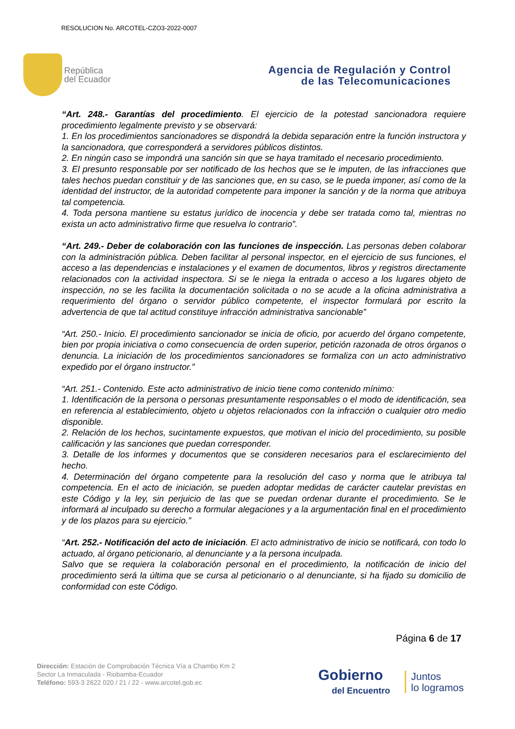RESOLUCION No. ARCOTEL-CZO3-2022-0007
República
del Ecuador
Agencia de Regulación y Control
de las Telecomunicaciones
“Art. 248.- Garantías del procedimiento. El ejercicio de la potestad sancionadora requiere procedimiento legalmente previsto y se observará:
1. En los procedimientos sancionadores se dispondrá la debida separación entre la función instructora y la sancionadora, que corresponderá a servidores públicos distintos.
2. En ningún caso se impondrá una sanción sin que se haya tramitado el necesario procedimiento.
3. El presunto responsable por ser notificado de los hechos que se le imputen, de las infracciones que tales hechos puedan constituir y de las sanciones que, en su caso, se le pueda imponer, así como de la identidad del instructor, de la autoridad competente para imponer la sanción y de la norma que atribuya tal competencia.
4. Toda persona mantiene su estatus jurídico de inocencia y debe ser tratada como tal, mientras no exista un acto administrativo firme que resuelva lo contrario”.
“Art. 249.- Deber de colaboración con las funciones de inspección. Las personas deben colaborar con la administración pública. Deben facilitar al personal inspector, en el ejercicio de sus funciones, el acceso a las dependencias e instalaciones y el examen de documentos, libros y registros directamente relacionados con la actividad inspectora. Si se le niega la entrada o acceso a los lugares objeto de inspección, no se les facilita la documentación solicitada o no se acude a la oficina administrativa a requerimiento del órgano o servidor público competente, el inspector formulará por escrito la advertencia de que tal actitud constituye infracción administrativa sancionable”
“Art. 250.- Inicio. El procedimiento sancionador se inicia de oficio, por acuerdo del órgano competente, bien por propia iniciativa o como consecuencia de orden superior, petición razonada de otros órganos o denuncia. La iniciación de los procedimientos sancionadores se formaliza con un acto administrativo expedido por el órgano instructor.”
“Art. 251.- Contenido. Este acto administrativo de inicio tiene como contenido mínimo:
1. Identificación de la persona o personas presuntamente responsables o el modo de identificación, sea en referencia al establecimiento, objeto u objetos relacionados con la infracción o cualquier otro medio disponible.
2. Relación de los hechos, sucintamente expuestos, que motivan el inicio del procedimiento, su posible calificación y las sanciones que puedan corresponder.
3. Detalle de los informes y documentos que se consideren necesarios para el esclarecimiento del hecho.
4. Determinación del órgano competente para la resolución del caso y norma que le atribuya tal competencia. En el acto de iniciación, se pueden adoptar medidas de carácter cautelar previstas en este Código y la ley, sin perjuicio de las que se puedan ordenar durante el procedimiento. Se le informará al inculpado su derecho a formular alegaciones y a la argumentación final en el procedimiento y de los plazos para su ejercicio.”
“Art. 252.- Notificación del acto de iniciación. El acto administrativo de inicio se notificará, con todo lo actuado, al órgano peticionario, al denunciante y a la persona inculpada.
Salvo que se requiera la colaboración personal en el procedimiento, la notificación de inicio del procedimiento será la última que se cursa al peticionario o al denunciante, si ha fijado su domicilio de conformidad con este Código.
Página 6 de 17
Dirección: Estación de Comprobación Técnica Vía a Chambo Km 2
Sector La Inmaculada - Riobamba-Ecuador
Teléfono: 593-3 2622 020 / 21 / 22 - www.arcotel.gob.ec
Gobierno
del Encuentro
Juntos
lo logramos